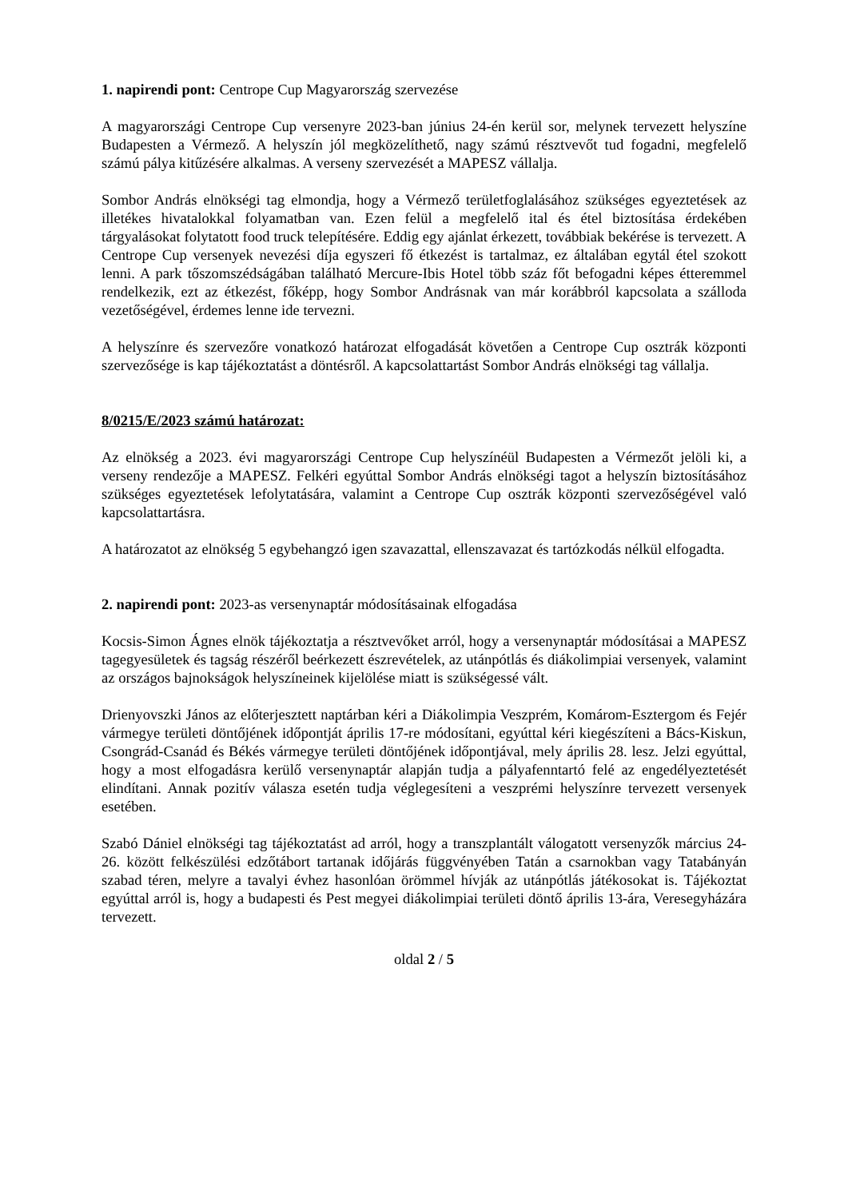1. napirendi pont: Centrope Cup Magyarország szervezése
A magyarországi Centrope Cup versenyre 2023-ban június 24-én kerül sor, melynek tervezett helyszíne Budapesten a Vérmező. A helyszín jól megközelíthető, nagy számú résztvevőt tud fogadni, megfelelő számú pálya kitűzésére alkalmas. A verseny szervezését a MAPESZ vállalja.
Sombor András elnökségi tag elmondja, hogy a Vérmező területfoglalásához szükséges egyeztetések az illetékes hivatalokkal folyamatban van. Ezen felül a megfelelő ital és étel biztosítása érdekében tárgyalásokat folytatott food truck telepítésére. Eddig egy ajánlat érkezett, továbbiak bekérése is tervezett. A Centrope Cup versenyek nevezési díja egyszeri fő étkezést is tartalmaz, ez általában egytál étel szokott lenni. A park tőszomszédságában található Mercure-Ibis Hotel több száz főt befogadni képes étteremmel rendelkezik, ezt az étkezést, főképp, hogy Sombor Andrásnak van már korábbról kapcsolata a szálloda vezetőségével, érdemes lenne ide tervezni.
A helyszínre és szervezőre vonatkozó határozat elfogadását követően a Centrope Cup osztrák központi szervezősége is kap tájékoztatást a döntésről. A kapcsolattartást Sombor András elnökségi tag vállalja.
8/0215/E/2023 számú határozat:
Az elnökség a 2023. évi magyarországi Centrope Cup helyszínéül Budapesten a Vérmezőt jelöli ki, a verseny rendezője a MAPESZ. Felkéri egyúttal Sombor András elnökségi tagot a helyszín biztosításához szükséges egyeztetések lefolytatására, valamint a Centrope Cup osztrák központi szervezőségével való kapcsolattartásra.
A határozatot az elnökség 5 egybehangzó igen szavazattal, ellenszavazat és tartózkodás nélkül elfogadta.
2. napirendi pont: 2023-as versenynaptár módosításainak elfogadása
Kocsis-Simon Ágnes elnök tájékoztatja a résztvevőket arról, hogy a versenynaptár módosításai a MAPESZ tagegyesületek és tagság részéről beérkezett észrevételek, az utánpótlás és diákolimpiai versenyek, valamint az országos bajnokságok helyszíneinek kijelölése miatt is szükségessé vált.
Drienyovszki János az előterjesztett naptárban kéri a Diákolimpia Veszprém, Komárom-Esztergom és Fejér vármegye területi döntőjének időpontját április 17-re módosítani, egyúttal kéri kiegészíteni a Bács-Kiskun, Csongrád-Csanád és Békés vármegye területi döntőjének időpontjával, mely április 28. lesz. Jelzi egyúttal, hogy a most elfogadásra kerülő versenynaptár alapján tudja a pályafenntartó felé az engedélyeztetését elindítani. Annak pozitív válasza esetén tudja véglegesíteni a veszprémi helyszínre tervezett versenyek esetében.
Szabó Dániel elnökségi tag tájékoztatást ad arról, hogy a transzplantált válogatott versenyzők március 24-26. között felkészülési edzőtábort tartanak időjárás függvényében Tatán a csarnokban vagy Tatabányán szabad téren, melyre a tavalyi évhez hasonlóan örömmel hívják az utánpótlás játékosokat is. Tájékoztat egyúttal arról is, hogy a budapesti és Pest megyei diákolimpiai területi döntő április 13-ára, Veresegyházára tervezett.
oldal 2 / 5